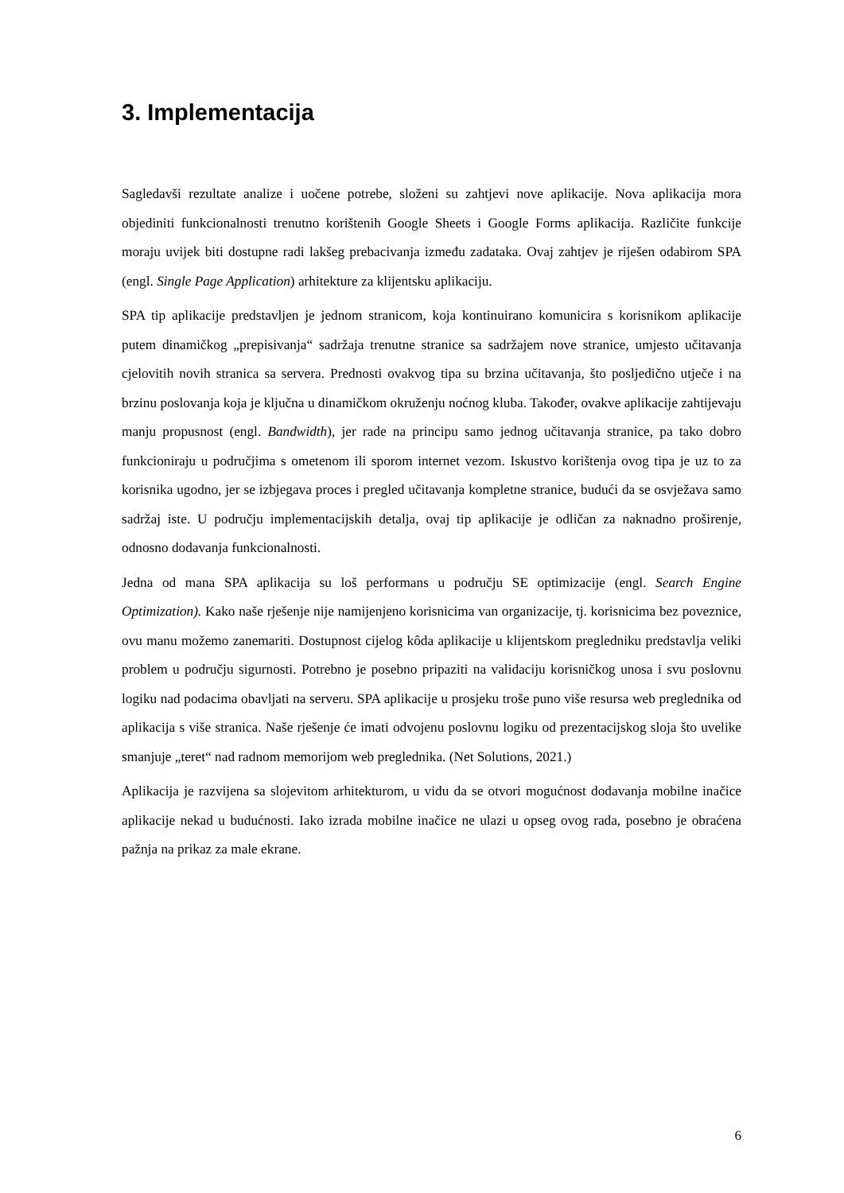3. Implementacija
Sagledavši rezultate analize i uočene potrebe, složeni su zahtjevi nove aplikacije. Nova aplikacija mora objediniti funkcionalnosti trenutno korištenih Google Sheets i Google Forms aplikacija. Različite funkcije moraju uvijek biti dostupne radi lakšeg prebacivanja između zadataka. Ovaj zahtjev je riješen odabirom SPA (engl. Single Page Application) arhitekture za klijentsku aplikaciju.
SPA tip aplikacije predstavljen je jednom stranicom, koja kontinuirano komunicira s korisnikom aplikacije putem dinamičkog „prepisivanja“ sadržaja trenutne stranice sa sadržajem nove stranice, umjesto učitavanja cjelovitih novih stranica sa servera. Prednosti ovakvog tipa su brzina učitavanja, što posljedično utječe i na brzinu poslovanja koja je ključna u dinamičkom okruženju noćnog kluba. Također, ovakve aplikacije zahtijevaju manju propusnost (engl. Bandwidth), jer rade na principu samo jednog učitavanja stranice, pa tako dobro funkcioniraju u područjima s ometenom ili sporom internet vezom. Iskustvo korištenja ovog tipa je uz to za korisnika ugodno, jer se izbjegava proces i pregled učitavanja kompletne stranice, budući da se osvježava samo sadržaj iste. U području implementacijskih detalja, ovaj tip aplikacije je odličan za naknadno proširenje, odnosno dodavanja funkcionalnosti.
Jedna od mana SPA aplikacija su loš performans u području SE optimizacije (engl. Search Engine Optimization). Kako naše rješenje nije namijenjeno korisnicima van organizacije, tj. korisnicima bez poveznice, ovu manu možemo zanemariti. Dostupnost cijelog kôda aplikacije u klijentskom pregledniku predstavlja veliki problem u području sigurnosti. Potrebno je posebno pripaziti na validaciju korisničkog unosa i svu poslovnu logiku nad podacima obavljati na serveru. SPA aplikacije u prosjeku troše puno više resursa web preglednika od aplikacija s više stranica. Naše rješenje će imati odvojenu poslovnu logiku od prezentacijskog sloja što uvelike smanjuje „teret“ nad radnom memorijom web preglednika. (Net Solutions, 2021.)
Aplikacija je razvijena sa slojevitom arhitekturom, u vidu da se otvori mogućnost dodavanja mobilne inačice aplikacije nekad u budućnosti. Iako izrada mobilne inačice ne ulazi u opseg ovog rada, posebno je obraćena pažnja na prikaz za male ekrane.
6